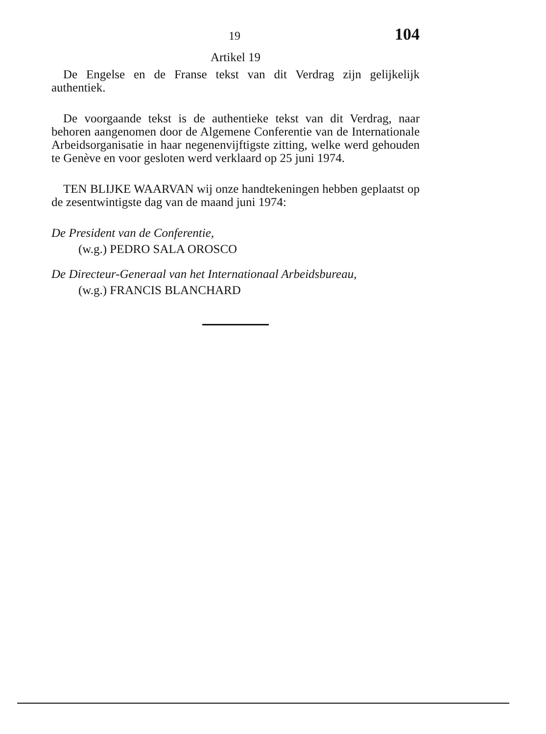19 104
Artikel 19
De Engelse en de Franse tekst van dit Verdrag zijn gelijkelijk authentiek.
De voorgaande tekst is de authentieke tekst van dit Verdrag, naar behoren aangenomen door de Algemene Conferentie van de Internationale Arbeidsorganisatie in haar negenenvijftigste zitting, welke werd gehouden te Genève en voor gesloten werd verklaard op 25 juni 1974.
TEN BLIJKE WAARVAN wij onze handtekeningen hebben geplaatst op de zesentwintigste dag van de maand juni 1974:
De President van de Conferentie,
(w.g.) PEDRO SALA OROSCO
De Directeur-Generaal van het Internationaal Arbeidsbureau,
(w.g.) FRANCIS BLANCHARD